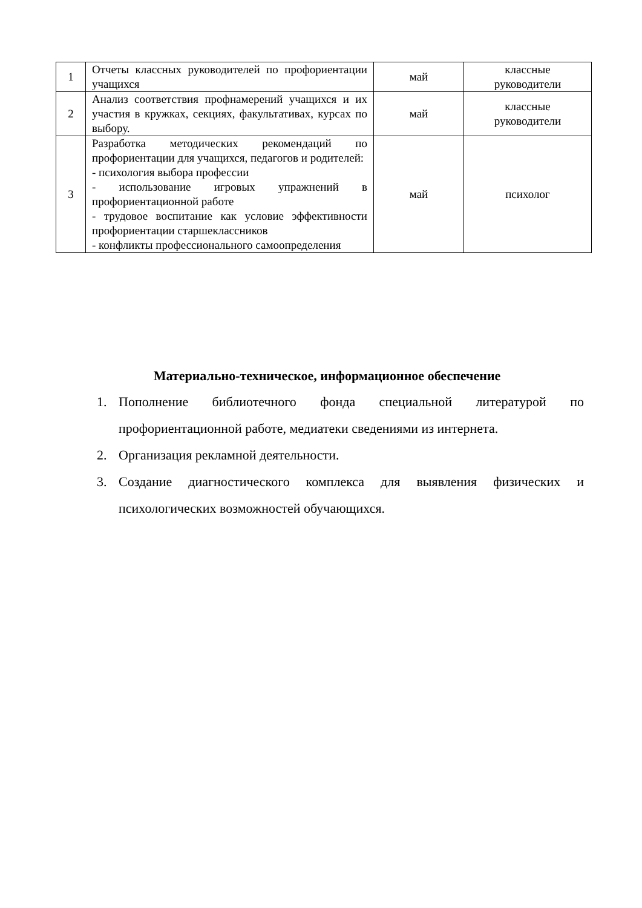| 1 | Отчеты классных руководителей по профориентации учащихся | май | классные руководители |
| 2 | Анализ соответствия профнамерений учащихся и их участия в кружках, секциях, факультативах, курсах по выбору. | май | классные руководители |
| 3 | Разработка методических рекомендаций по профориентации для учащихся, педагогов и родителей: - психология выбора профессии - использование игровых упражнений в профориентационной работе - трудовое воспитание как условие эффективности профориентации старшеклассников - конфликты профессионального самоопределения | май | психолог |
Материально-техническое, информационное обеспечение
1. Пополнение библиотечного фонда специальной литературой по профориентационной работе, медиатеки сведениями из интернета.
2. Организация рекламной деятельности.
3. Создание диагностического комплекса для выявления физических и психологических возможностей обучающихся.